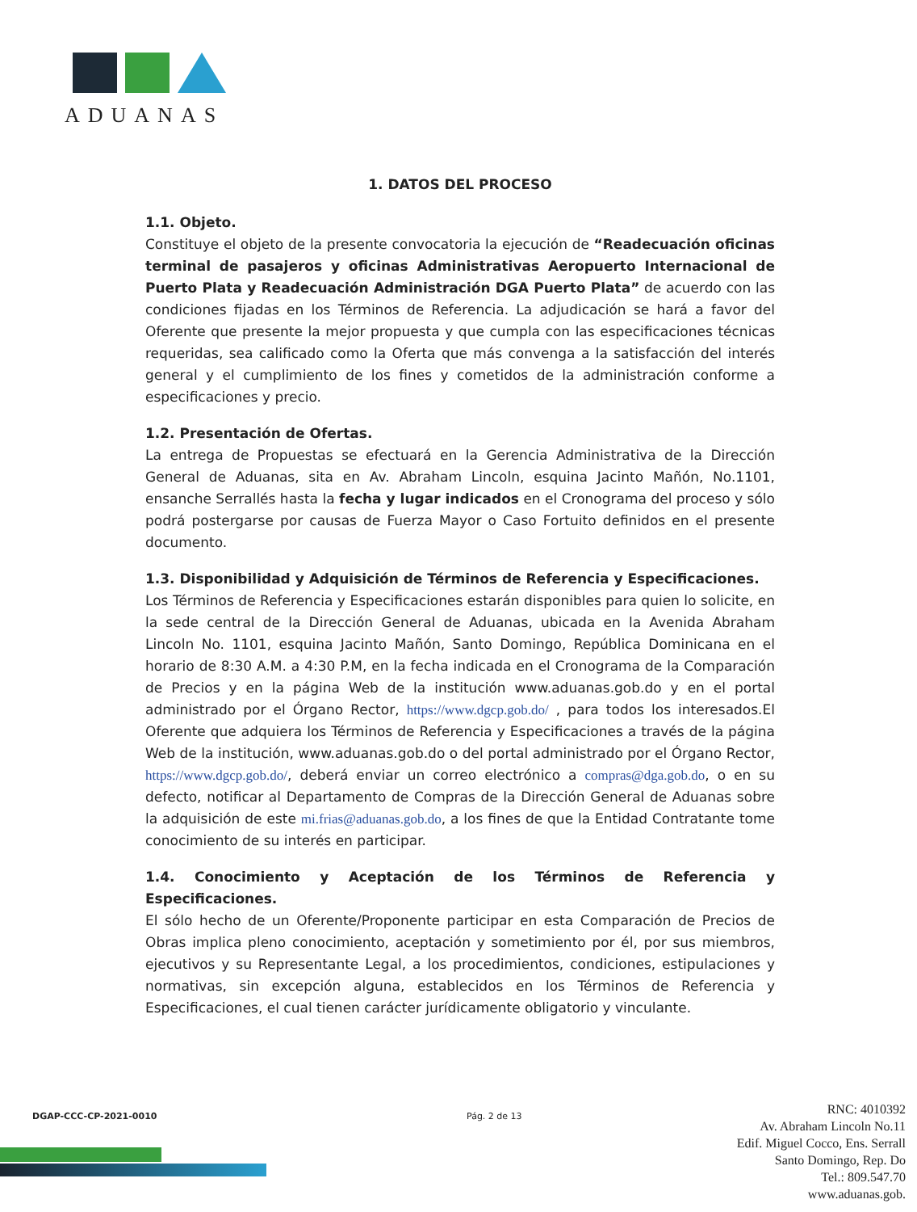ADUANAS
1. DATOS DEL PROCESO
1.1. Objeto.
Constituye el objeto de la presente convocatoria la ejecución de “Readecuación oficinas terminal de pasajeros y oficinas Administrativas Aeropuerto Internacional de Puerto Plata y Readecuación Administración DGA Puerto Plata” de acuerdo con las condiciones fijadas en los Términos de Referencia. La adjudicación se hará a favor del Oferente que presente la mejor propuesta y que cumpla con las especificaciones técnicas requeridas, sea calificado como la Oferta que más convenga a la satisfacción del interés general y el cumplimiento de los fines y cometidos de la administración conforme a especificaciones y precio.
1.2. Presentación de Ofertas.
La entrega de Propuestas se efectuará en la Gerencia Administrativa de la Dirección General de Aduanas, sita en Av. Abraham Lincoln, esquina Jacinto Mañón, No.1101, ensanche Serrallés hasta la fecha y lugar indicados en el Cronograma del proceso y sólo podrá postergarse por causas de Fuerza Mayor o Caso Fortuito definidos en el presente documento.
1.3. Disponibilidad y Adquisición de Términos de Referencia y Especificaciones.
Los Términos de Referencia y Especificaciones estarán disponibles para quien lo solicite, en la sede central de la Dirección General de Aduanas, ubicada en la Avenida Abraham Lincoln No. 1101, esquina Jacinto Mañón, Santo Domingo, República Dominicana en el horario de 8:30 A.M. a 4:30 P.M, en la fecha indicada en el Cronograma de la Comparación de Precios y en la página Web de la institución www.aduanas.gob.do y en el portal administrado por el Órgano Rector, https://www.dgcp.gob.do/ , para todos los interesados.El Oferente que adquiera los Términos de Referencia y Especificaciones a través de la página Web de la institución, www.aduanas.gob.do o del portal administrado por el Órgano Rector, https://www.dgcp.gob.do/, deberá enviar un correo electrónico a compras@dga.gob.do, o en su defecto, notificar al Departamento de Compras de la Dirección General de Aduanas sobre la adquisición de este mi.frias@aduanas.gob.do, a los fines de que la Entidad Contratante tome conocimiento de su interés en participar.
1.4. Conocimiento y Aceptación de los Términos de Referencia y Especificaciones.
El sólo hecho de un Oferente/Proponente participar en esta Comparación de Precios de Obras implica pleno conocimiento, aceptación y sometimiento por él, por sus miembros, ejecutivos y su Representante Legal, a los procedimientos, condiciones, estipulaciones y normativas, sin excepción alguna, establecidos en los Términos de Referencia y Especificaciones, el cual tienen carácter jurídicamente obligatorio y vinculante.
DGAP-CCC-CP-2021-0010 Pág. 2 de 13
RNC: 4010392
Av. Abraham Lincoln No.11
Edif. Miguel Cocco, Ens. Serrall
Santo Domingo, Rep. Do
Tel.: 809.547.70
www.aduanas.gob.